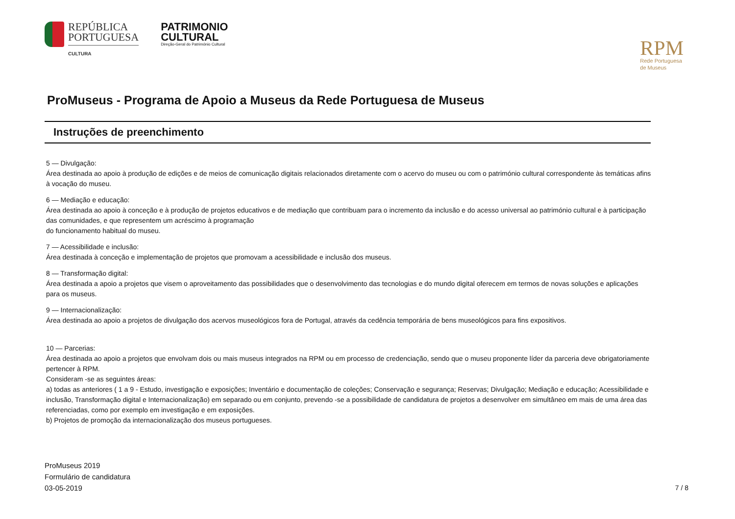REPÚBLICA
PORTUGUESA
CULTURA
PATRIMONIO
CULTURAL
Direção-Geral do Património Cultural
RPM
Rede Portuguesa
de Museus
ProMuseus - Programa de Apoio a Museus da Rede Portuguesa de Museus
Instruções de preenchimento
5 — Divulgação:
Área destinada ao apoio à produção de edições e de meios de comunicação digitais relacionados diretamente com o acervo do museu ou com o património cultural correspondente às temáticas afins à vocação do museu.
6 — Mediação e educação:
Área destinada ao apoio à conceção e à produção de projetos educativos e de mediação que contribuam para o incremento da inclusão e do acesso universal ao património cultural e à participação das comunidades, e que representem um acréscimo à programação
do funcionamento habitual do museu.
7 — Acessibilidade e inclusão:
Área destinada à conceção e implementação de projetos que promovam a acessibilidade e inclusão dos museus.
8 — Transformação digital:
Área destinada a apoio a projetos que visem o aproveitamento das possibilidades que o desenvolvimento das tecnologias e do mundo digital oferecem em termos de novas soluções e aplicações para os museus.
9 — Internacionalização:
Área destinada ao apoio a projetos de divulgação dos acervos museológicos fora de Portugal, através da cedência temporária de bens museológicos para fins expositivos.
10 — Parcerias:
Área destinada ao apoio a projetos que envolvam dois ou mais museus integrados na RPM ou em processo de credenciação, sendo que o museu proponente líder da parceria deve obrigatoriamente pertencer à RPM.
Consideram -se as seguintes áreas:
a) todas as anteriores ( 1 a 9 - Estudo, investigação e exposições; Inventário e documentação de coleções; Conservação e segurança; Reservas; Divulgação; Mediação e educação; Acessibilidade e inclusão, Transformação digital e Internacionalização) em separado ou em conjunto, prevendo -se a possibilidade de candidatura de projetos a desenvolver em simultâneo em mais de uma área das referenciadas, como por exemplo em investigação e em exposições.
b) Projetos de promoção da internacionalização dos museus portugueses.
ProMuseus 2019
Formulário de candidatura
03-05-2019
7 / 8